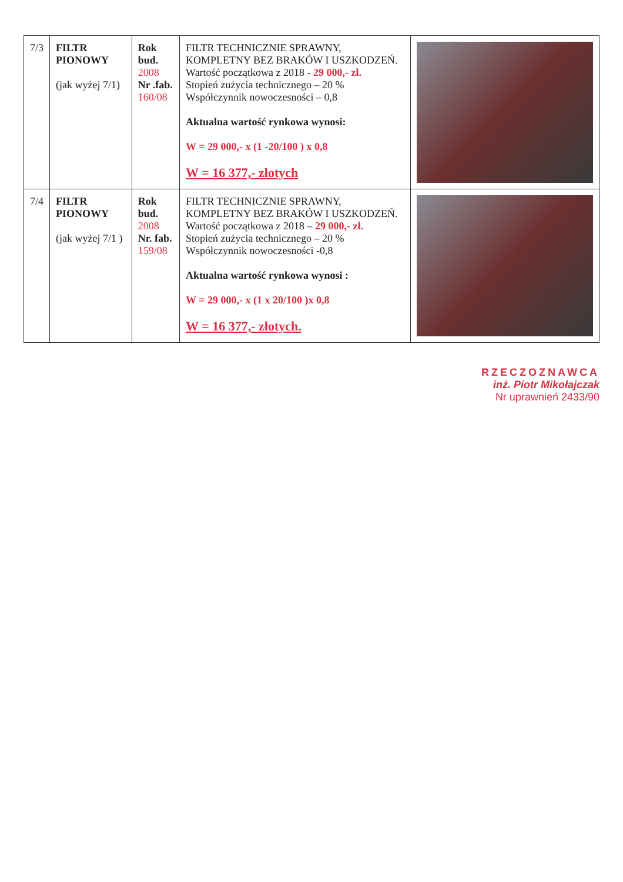| 7/3 | FILTR PIONOWY (jak wyżej 7/1) | Rok bud. 2008 Nr .fab. 160/08 | FILTR TECHNICZNIE SPRAWNY, KOMPLETNY BEZ BRAKÓW I USZKODZEŃ. Wartość początkowa z 2018 - 29 000,- zł. Stopień zużycia technicznego – 20 % Współczynnik nowoczesności – 0,8 Aktualna wartość rynkowa wynosi: W = 29 000,- x (1 -20/100 ) x 0,8 W = 16 377,- złotych | |
| 7/4 | FILTR PIONOWY (jak wyżej 7/1 ) | Rok bud. 2008 Nr. fab. 159/08 | FILTR TECHNICZNIE SPRAWNY, KOMPLETNY BEZ BRAKÓW I USZKODZEŃ. Wartość początkowa z 2018 – 29 000,- zł. Stopień zużycia technicznego – 20 % Współczynnik nowoczesności -0,8 Aktualna wartość rynkowa wynosi : W = 29 000,- x (1 x 20/100 )x 0,8 W = 16 377,- złotych. | |
RZECZOZNAWCA
inż. Piotr Mikołajczak
Nr uprawnień 2433/90